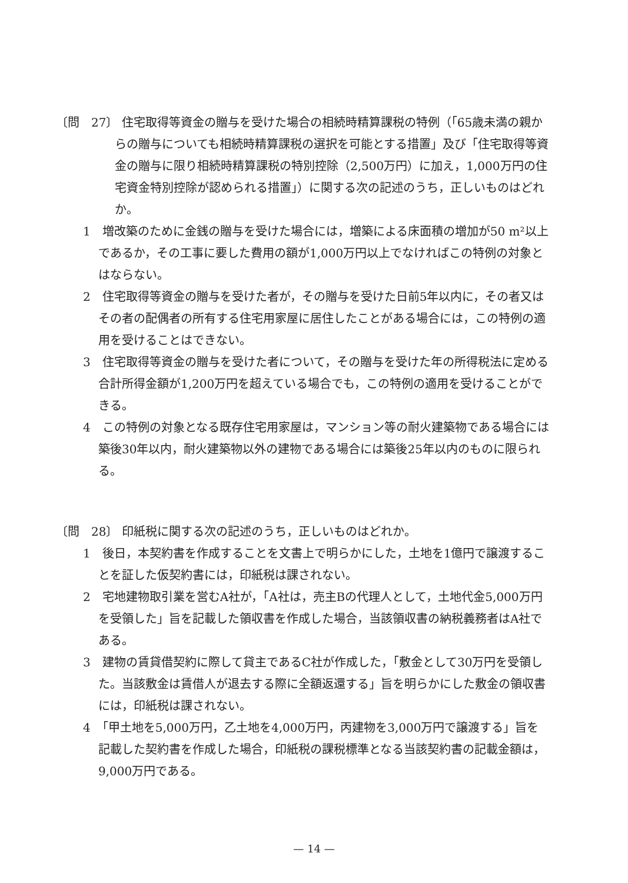〔問　27〕 住宅取得等資金の贈与を受けた場合の相続時精算課税の特例（「65歳未満の親からの贈与についても相続時精算課税の選択を可能とする措置」及び「住宅取得等資金の贈与に限り相続時精算課税の特別控除（2,500万円）に加え，1,000万円の住宅資金特別控除が認められる措置」）に関する次の記述のうち，正しいものはどれか。
1　増改築のために金銭の贈与を受けた場合には，増築による床面積の増加が50 m²以上であるか，その工事に要した費用の額が1,000万円以上でなければこの特例の対象とはならない。
2　住宅取得等資金の贈与を受けた者が，その贈与を受けた日前5年以内に，その者又はその者の配偶者の所有する住宅用家屋に居住したことがある場合には，この特例の適用を受けることはできない。
3　住宅取得等資金の贈与を受けた者について，その贈与を受けた年の所得税法に定める合計所得金額が1,200万円を超えている場合でも，この特例の適用を受けることができる。
4　この特例の対象となる既存住宅用家屋は，マンション等の耐火建築物である場合には築後30年以内，耐火建築物以外の建物である場合には築後25年以内のものに限られる。
〔問　28〕 印紙税に関する次の記述のうち，正しいものはどれか。
1　後日，本契約書を作成することを文書上で明らかにした，土地を1億円で譲渡することを証した仮契約書には，印紙税は課されない。
2　宅地建物取引業を営むA社が，「A社は，売主Bの代理人として，土地代金5,000万円を受領した」旨を記載した領収書を作成した場合，当該領収書の納税義務者はA社である。
3　建物の賃貸借契約に際して貸主であるC社が作成した，「敷金として30万円を受領した。当該敷金は賃借人が退去する際に全額返還する」旨を明らかにした敷金の領収書には，印紙税は課されない。
4　「甲土地を5,000万円，乙土地を4,000万円，丙建物を3,000万円で譲渡する」旨を記載した契約書を作成した場合，印紙税の課税標準となる当該契約書の記載金額は，9,000万円である。
— 14 —